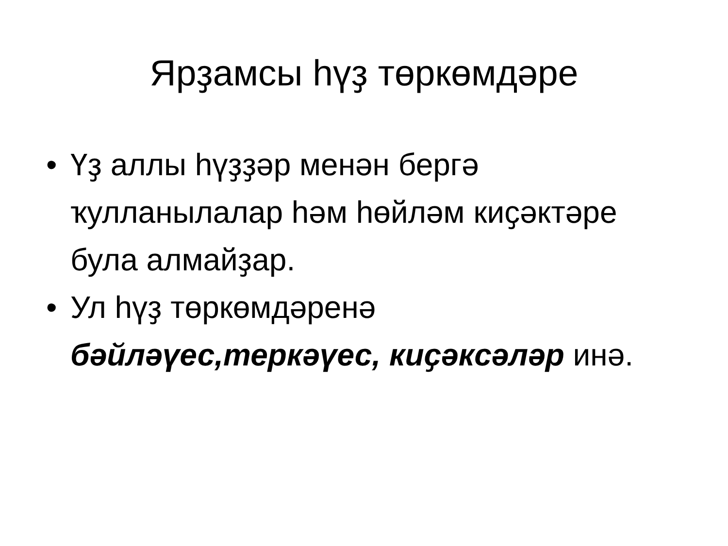Ярҙамсы һүҙ төркөмдәре
• Үҙ аллы һүҙҙәр менән бергә ҡулланылалар һәм һөйләм киҫәктәре була алмайҙар.
• Ул һүҙ төркөмдәренә бәйләүес,теркәүес, киҫәксәләр инә.